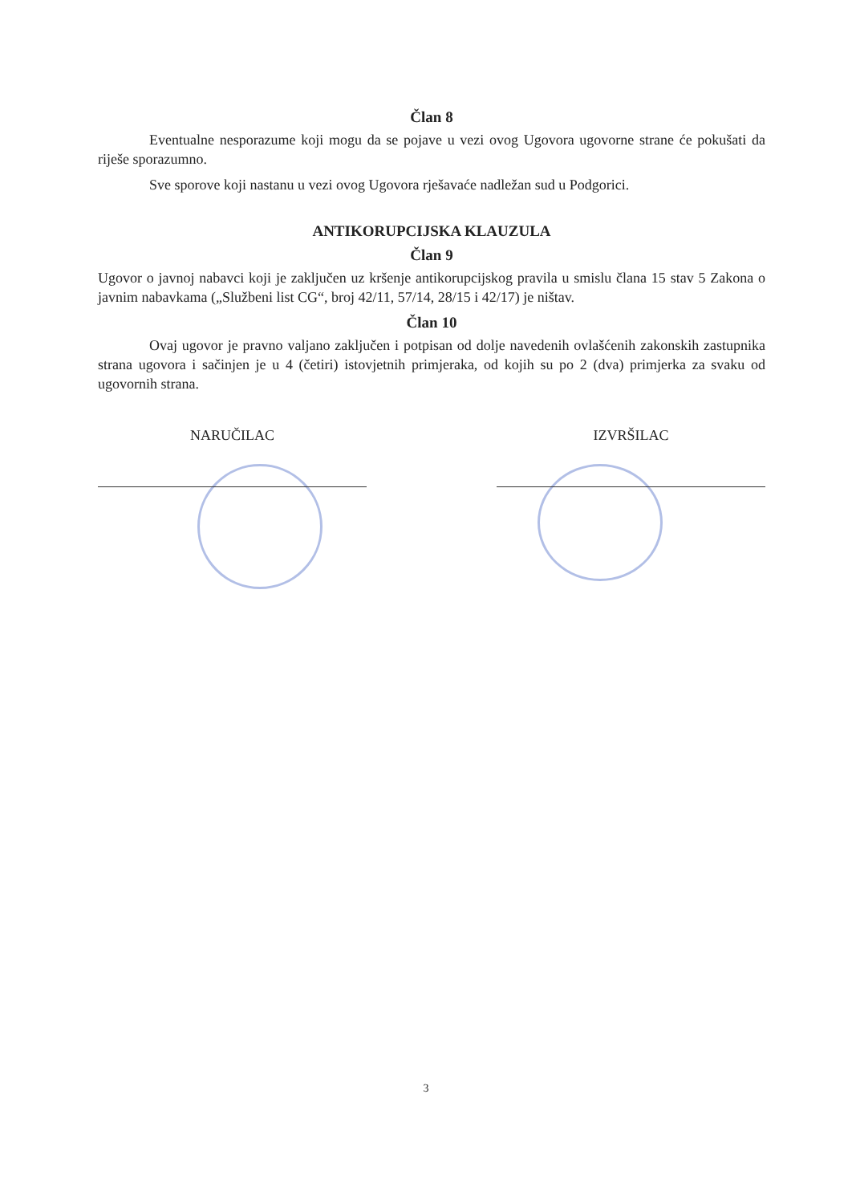Član 8
Eventualne nesporazume koji mogu da se pojave u vezi ovog Ugovora ugovorne strane će pokušati da riješe sporazumno.
Sve sporove koji nastanu u vezi ovog Ugovora rješavaće nadležan sud u Podgorici.
ANTIKORUPCIJSKA KLAUZULA
Član 9
Ugovor o javnoj nabavci koji je zaključen uz kršenje antikorupcijskog pravila u smislu člana 15 stav 5 Zakona o javnim nabavkama („Službeni list CG“, broj 42/11, 57/14, 28/15 i 42/17) je ništav.
Član 10
Ovaj ugovor je pravno valjano zaključen i potpisan od dolje navedenih ovlašćenih zakonskih zastupnika strana ugovora i sačinjen je u 4 (četiri) istovjetnih primjeraka, od kojih su po 2 (dva) primjerka za svaku od ugovornih strana.
NARUČILAC IZVRŠILAC
3